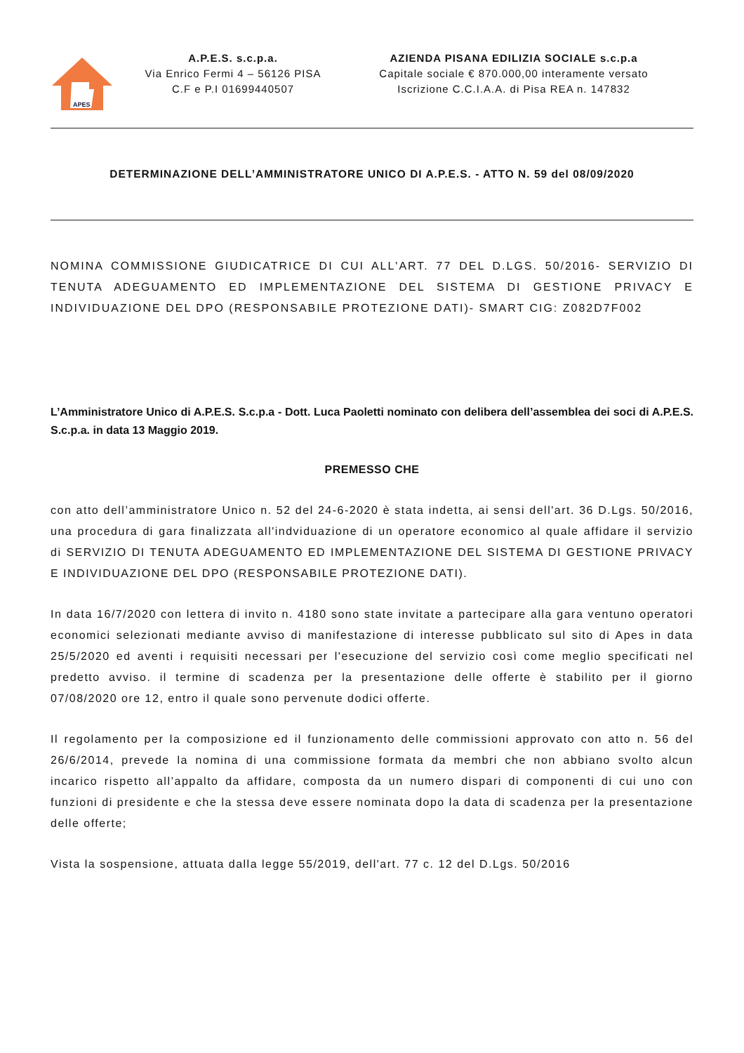APES
A.P.E.S. s.c.p.a.
Via Enrico Fermi 4 – 56126 PISA
C.F e P.I 01699440507
AZIENDA PISANA EDILIZIA SOCIALE s.c.p.a
Capitale sociale € 870.000,00 interamente versato
Iscrizione C.C.I.A.A. di Pisa REA n. 147832
DETERMINAZIONE DELL’AMMINISTRATORE UNICO DI A.P.E.S. - ATTO N. 59 del 08/09/2020
NOMINA COMMISSIONE GIUDICATRICE DI CUI ALL'ART. 77 DEL D.LGS. 50/2016- SERVIZIO DI TENUTA ADEGUAMENTO ED IMPLEMENTAZIONE DEL SISTEMA DI GESTIONE PRIVACY E INDIVIDUAZIONE DEL DPO (RESPONSABILE PROTEZIONE DATI)- SMART CIG: Z082D7F002
L’Amministratore Unico di A.P.E.S. S.c.p.a - Dott. Luca Paoletti nominato con delibera dell’assemblea dei soci di A.P.E.S. S.c.p.a. in data 13 Maggio 2019.
PREMESSO CHE
con atto dell’amministratore Unico n. 52 del 24-6-2020 è stata indetta, ai sensi dell'art. 36 D.Lgs. 50/2016, una procedura di gara finalizzata all'indviduazione di un operatore economico al quale affidare il servizio di SERVIZIO DI TENUTA ADEGUAMENTO ED IMPLEMENTAZIONE DEL SISTEMA DI GESTIONE PRIVACY E INDIVIDUAZIONE DEL DPO (RESPONSABILE PROTEZIONE DATI).
In data 16/7/2020 con lettera di invito n. 4180 sono state invitate a partecipare alla gara ventuno operatori economici selezionati mediante avviso di manifestazione di interesse pubblicato sul sito di Apes in data 25/5/2020 ed aventi i requisiti necessari per l'esecuzione del servizio così come meglio specificati nel predetto avviso. il termine di scadenza per la presentazione delle offerte è stabilito per il giorno 07/08/2020 ore 12, entro il quale sono pervenute dodici offerte.
Il regolamento per la composizione ed il funzionamento delle commissioni approvato con atto n. 56 del 26/6/2014, prevede la nomina di una commissione formata da membri che non abbiano svolto alcun incarico rispetto all’appalto da affidare, composta da un numero dispari di componenti di cui uno con funzioni di presidente e che la stessa deve essere nominata dopo la data di scadenza per la presentazione delle offerte;
Vista la sospensione, attuata dalla legge 55/2019, dell'art. 77 c. 12 del D.Lgs. 50/2016